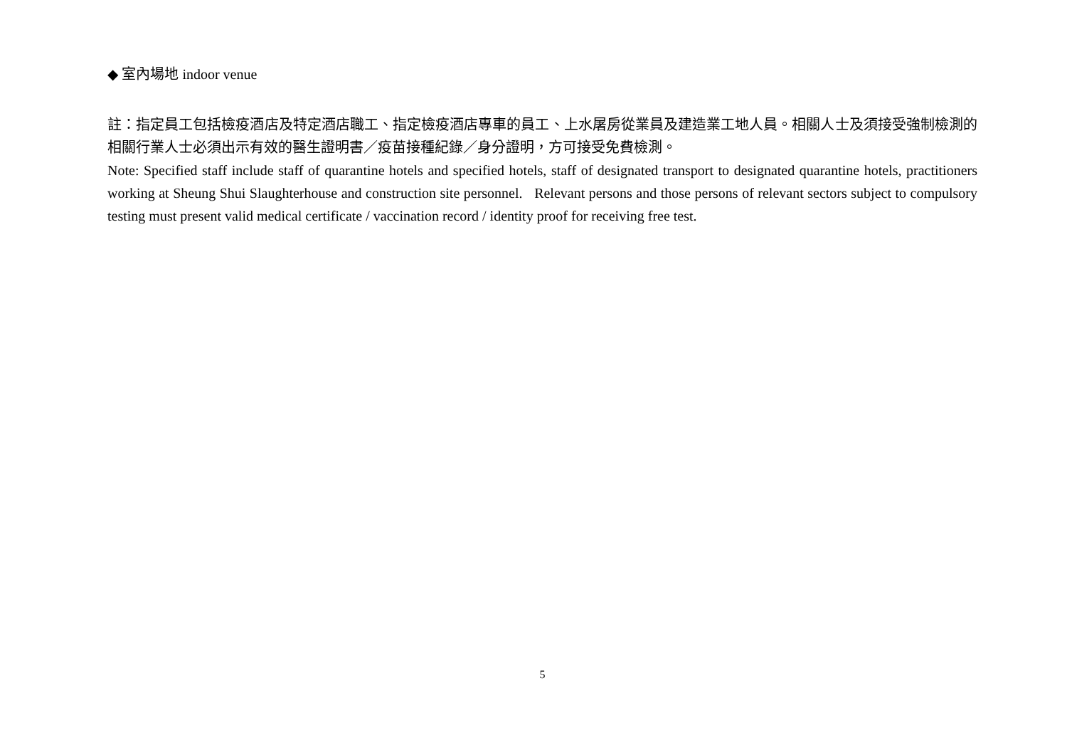◆ 室內場地 indoor venue
註：指定員工包括檢疫酒店及特定酒店職工、指定檢疫酒店專車的員工、上水屠房從業員及建造業工地人員。相關人士及須接受強制檢測的相關行業人士必須出示有效的醫生證明書／疫苗接種紀錄／身分證明，方可接受免費檢測。
Note: Specified staff include staff of quarantine hotels and specified hotels, staff of designated transport to designated quarantine hotels, practitioners working at Sheung Shui Slaughterhouse and construction site personnel. Relevant persons and those persons of relevant sectors subject to compulsory testing must present valid medical certificate / vaccination record / identity proof for receiving free test.
5